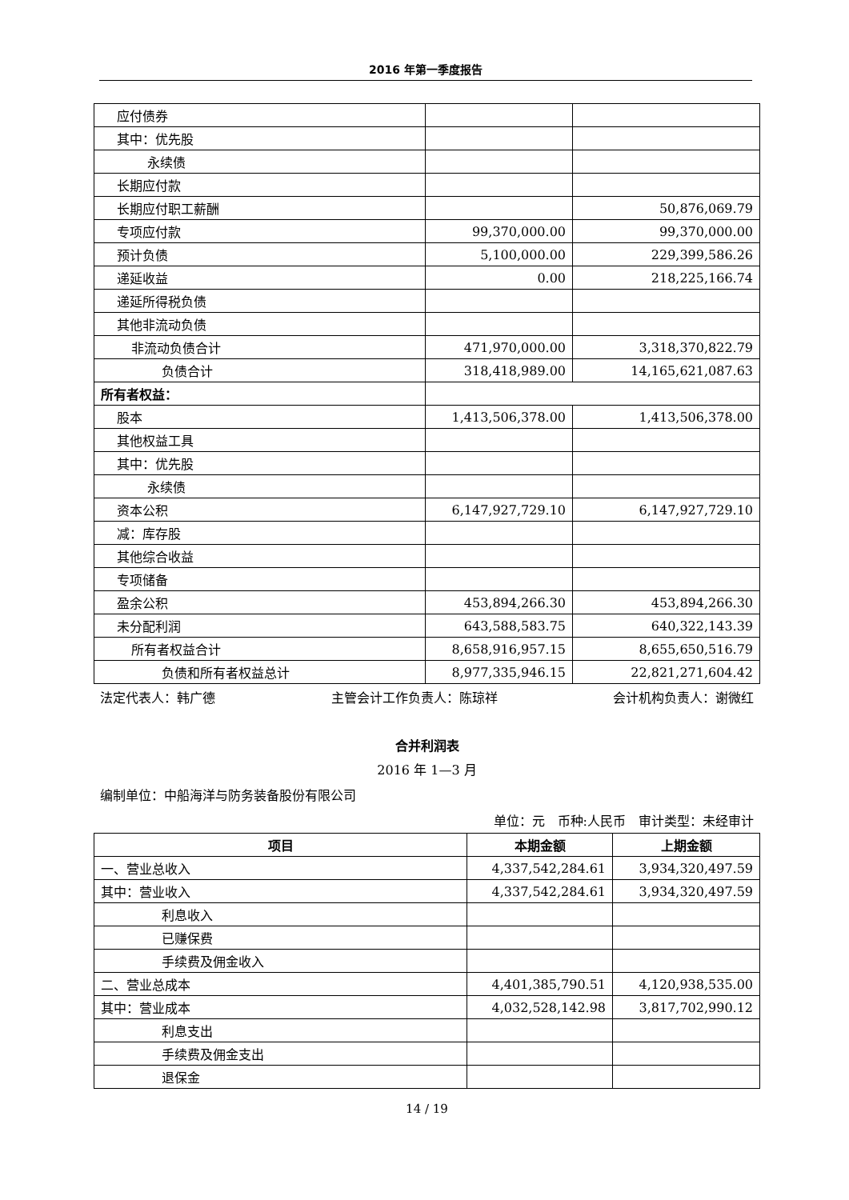2016 年第一季度报告
| 应付债券 | | |
| 其中：优先股 | | |
| 永续债 | | |
| 长期应付款 | | |
| 长期应付职工薪酬 | | 50,876,069.79 |
| 专项应付款 | 99,370,000.00 | 99,370,000.00 |
| 预计负债 | 5,100,000.00 | 229,399,586.26 |
| 递延收益 | 0.00 | 218,225,166.74 |
| 递延所得税负债 | | |
| 其他非流动负债 | | |
| 非流动负债合计 | 471,970,000.00 | 3,318,370,822.79 |
| 负债合计 | 318,418,989.00 | 14,165,621,087.63 |
| 所有者权益： | | |
| 股本 | 1,413,506,378.00 | 1,413,506,378.00 |
| 其他权益工具 | | |
| 其中：优先股 | | |
| 永续债 | | |
| 资本公积 | 6,147,927,729.10 | 6,147,927,729.10 |
| 减：库存股 | | |
| 其他综合收益 | | |
| 专项储备 | | |
| 盈余公积 | 453,894,266.30 | 453,894,266.30 |
| 未分配利润 | 643,588,583.75 | 640,322,143.39 |
| 所有者权益合计 | 8,658,916,957.15 | 8,655,650,516.79 |
| 负债和所有者权益总计 | 8,977,335,946.15 | 22,821,271,604.42 |
法定代表人：韩广德 主管会计工作负责人：陈琼祥 会计机构负责人：谢微红
合并利润表
2016 年 1—3 月
编制单位：中船海洋与防务装备股份有限公司
单位：元　币种:人民币　审计类型：未经审计
| 项目 | 本期金额 | 上期金额 |
| --- | --- | --- |
| 一、营业总收入 | 4,337,542,284.61 | 3,934,320,497.59 |
| 其中：营业收入 | 4,337,542,284.61 | 3,934,320,497.59 |
| 利息收入 | | |
| 已赚保费 | | |
| 手续费及佣金收入 | | |
| 二、营业总成本 | 4,401,385,790.51 | 4,120,938,535.00 |
| 其中：营业成本 | 4,032,528,142.98 | 3,817,702,990.12 |
| 利息支出 | | |
| 手续费及佣金支出 | | |
| 退保金 | | |
14 / 19